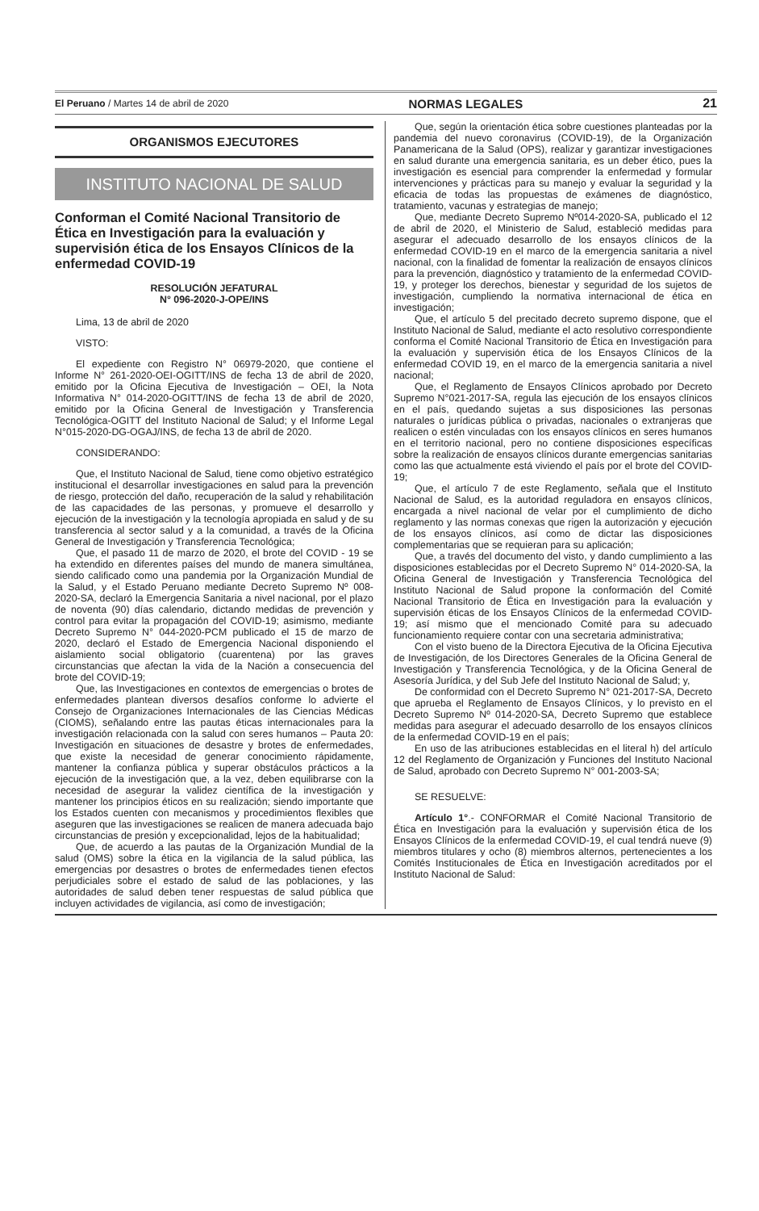El Peruano / Martes 14 de abril de 2020 NORMAS LEGALES 21
ORGANISMOS EJECUTORES
INSTITUTO NACIONAL DE SALUD
Conforman el Comité Nacional Transitorio de Ética en Investigación para la evaluación y supervisión ética de los Ensayos Clínicos de la enfermedad COVID-19
RESOLUCIÓN JEFATURAL
N° 096-2020-J-OPE/INS
Lima, 13 de abril de 2020
VISTO:
El expediente con Registro N° 06979-2020, que contiene el Informe N° 261-2020-OEI-OGITT/INS de fecha 13 de abril de 2020, emitido por la Oficina Ejecutiva de Investigación – OEI, la Nota Informativa N° 014-2020-OGITT/INS de fecha 13 de abril de 2020, emitido por la Oficina General de Investigación y Transferencia Tecnológica-OGITT del Instituto Nacional de Salud; y el Informe Legal N°015-2020-DG-OGAJ/INS, de fecha 13 de abril de 2020.
CONSIDERANDO:
Que, el Instituto Nacional de Salud, tiene como objetivo estratégico institucional el desarrollar investigaciones en salud para la prevención de riesgo, protección del daño, recuperación de la salud y rehabilitación de las capacidades de las personas, y promueve el desarrollo y ejecución de la investigación y la tecnología apropiada en salud y de su transferencia al sector salud y a la comunidad, a través de la Oficina General de Investigación y Transferencia Tecnológica;
Que, el pasado 11 de marzo de 2020, el brote del COVID - 19 se ha extendido en diferentes países del mundo de manera simultánea, siendo calificado como una pandemia por la Organización Mundial de la Salud, y el Estado Peruano mediante Decreto Supremo Nº 008-2020-SA, declaró la Emergencia Sanitaria a nivel nacional, por el plazo de noventa (90) días calendario, dictando medidas de prevención y control para evitar la propagación del COVID-19; asimismo, mediante Decreto Supremo N° 044-2020-PCM publicado el 15 de marzo de 2020, declaró el Estado de Emergencia Nacional disponiendo el aislamiento social obligatorio (cuarentena) por las graves circunstancias que afectan la vida de la Nación a consecuencia del brote del COVID-19;
Que, las Investigaciones en contextos de emergencias o brotes de enfermedades plantean diversos desafíos conforme lo advierte el Consejo de Organizaciones Internacionales de las Ciencias Médicas (CIOMS), señalando entre las pautas éticas internacionales para la investigación relacionada con la salud con seres humanos – Pauta 20: Investigación en situaciones de desastre y brotes de enfermedades, que existe la necesidad de generar conocimiento rápidamente, mantener la confianza pública y superar obstáculos prácticos a la ejecución de la investigación que, a la vez, deben equilibrarse con la necesidad de asegurar la validez científica de la investigación y mantener los principios éticos en su realización; siendo importante que los Estados cuenten con mecanismos y procedimientos flexibles que aseguren que las investigaciones se realicen de manera adecuada bajo circunstancias de presión y excepcionalidad, lejos de la habitualidad;
Que, de acuerdo a las pautas de la Organización Mundial de la salud (OMS) sobre la ética en la vigilancia de la salud pública, las emergencias por desastres o brotes de enfermedades tienen efectos perjudiciales sobre el estado de salud de las poblaciones, y las autoridades de salud deben tener respuestas de salud pública que incluyen actividades de vigilancia, así como de investigación;
Que, según la orientación ética sobre cuestiones planteadas por la pandemia del nuevo coronavirus (COVID-19), de la Organización Panamericana de la Salud (OPS), realizar y garantizar investigaciones en salud durante una emergencia sanitaria, es un deber ético, pues la investigación es esencial para comprender la enfermedad y formular intervenciones y prácticas para su manejo y evaluar la seguridad y la eficacia de todas las propuestas de exámenes de diagnóstico, tratamiento, vacunas y estrategias de manejo;
Que, mediante Decreto Supremo Nº014-2020-SA, publicado el 12 de abril de 2020, el Ministerio de Salud, estableció medidas para asegurar el adecuado desarrollo de los ensayos clínicos de la enfermedad COVID-19 en el marco de la emergencia sanitaria a nivel nacional, con la finalidad de fomentar la realización de ensayos clínicos para la prevención, diagnóstico y tratamiento de la enfermedad COVID-19, y proteger los derechos, bienestar y seguridad de los sujetos de investigación, cumpliendo la normativa internacional de ética en investigación;
Que, el artículo 5 del precitado decreto supremo dispone, que el Instituto Nacional de Salud, mediante el acto resolutivo correspondiente conforma el Comité Nacional Transitorio de Ética en Investigación para la evaluación y supervisión ética de los Ensayos Clínicos de la enfermedad COVID 19, en el marco de la emergencia sanitaria a nivel nacional;
Que, el Reglamento de Ensayos Clínicos aprobado por Decreto Supremo N°021-2017-SA, regula las ejecución de los ensayos clínicos en el país, quedando sujetas a sus disposiciones las personas naturales o jurídicas pública o privadas, nacionales o extranjeras que realicen o estén vinculadas con los ensayos clínicos en seres humanos en el territorio nacional, pero no contiene disposiciones específicas sobre la realización de ensayos clínicos durante emergencias sanitarias como las que actualmente está viviendo el país por el brote del COVID-19;
Que, el artículo 7 de este Reglamento, señala que el Instituto Nacional de Salud, es la autoridad reguladora en ensayos clínicos, encargada a nivel nacional de velar por el cumplimiento de dicho reglamento y las normas conexas que rigen la autorización y ejecución de los ensayos clínicos, así como de dictar las disposiciones complementarias que se requieran para su aplicación;
Que, a través del documento del visto, y dando cumplimiento a las disposiciones establecidas por el Decreto Supremo N° 014-2020-SA, la Oficina General de Investigación y Transferencia Tecnológica del Instituto Nacional de Salud propone la conformación del Comité Nacional Transitorio de Ética en Investigación para la evaluación y supervisión éticas de los Ensayos Clínicos de la enfermedad COVID-19; así mismo que el mencionado Comité para su adecuado funcionamiento requiere contar con una secretaria administrativa;
Con el visto bueno de la Directora Ejecutiva de la Oficina Ejecutiva de Investigación, de los Directores Generales de la Oficina General de Investigación y Transferencia Tecnológica, y de la Oficina General de Asesoría Jurídica, y del Sub Jefe del Instituto Nacional de Salud; y,
De conformidad con el Decreto Supremo N° 021-2017-SA, Decreto que aprueba el Reglamento de Ensayos Clínicos, y lo previsto en el Decreto Supremo Nº 014-2020-SA, Decreto Supremo que establece medidas para asegurar el adecuado desarrollo de los ensayos clínicos de la enfermedad COVID-19 en el país;
En uso de las atribuciones establecidas en el literal h) del artículo 12 del Reglamento de Organización y Funciones del Instituto Nacional de Salud, aprobado con Decreto Supremo N° 001-2003-SA;
SE RESUELVE:
Artículo 1°.- CONFORMAR el Comité Nacional Transitorio de Ética en Investigación para la evaluación y supervisión ética de los Ensayos Clínicos de la enfermedad COVID-19, el cual tendrá nueve (9) miembros titulares y ocho (8) miembros alternos, pertenecientes a los Comités Institucionales de Ética en Investigación acreditados por el Instituto Nacional de Salud: